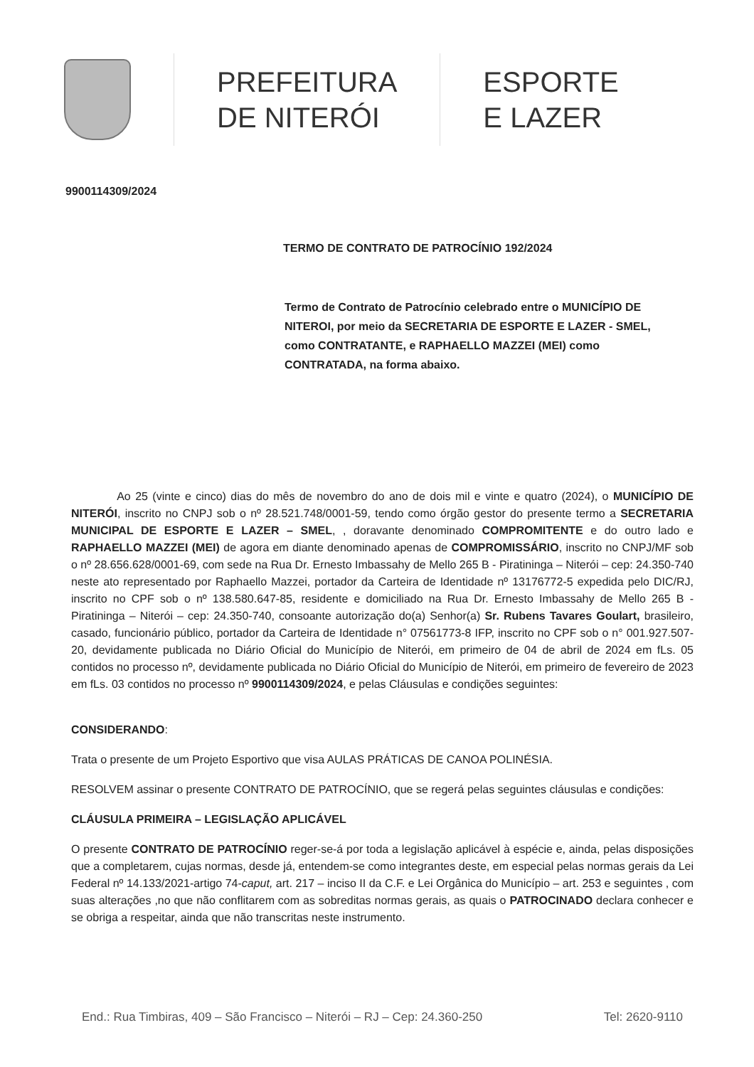PREFEITURA
DE NITERÓI
ESPORTE
E LAZER
9900114309/2024
TERMO DE CONTRATO DE PATROCÍNIO 192/2024
Termo de Contrato de Patrocínio celebrado entre o MUNICÍPIO DE NITEROI, por meio da SECRETARIA DE ESPORTE E LAZER - SMEL, como CONTRATANTE, e RAPHAELLO MAZZEI (MEI) como CONTRATADA, na forma abaixo.
Ao 25 (vinte e cinco) dias do mês de novembro do ano de dois mil e vinte e quatro (2024), o MUNICÍPIO DE NITERÓI, inscrito no CNPJ sob o nº 28.521.748/0001-59, tendo como órgão gestor do presente termo a SECRETARIA MUNICIPAL DE ESPORTE E LAZER – SMEL, , doravante denominado COMPROMITENTE e do outro lado e RAPHAELLO MAZZEI (MEI) de agora em diante denominado apenas de COMPROMISSÁRIO, inscrito no CNPJ/MF sob o nº 28.656.628/0001-69, com sede na Rua Dr. Ernesto Imbassahy de Mello 265 B - Piratininga – Niterói – cep: 24.350-740 neste ato representado por Raphaello Mazzei, portador da Carteira de Identidade nº 13176772-5 expedida pelo DIC/RJ, inscrito no CPF sob o nº 138.580.647-85, residente e domiciliado na Rua Dr. Ernesto Imbassahy de Mello 265 B - Piratininga – Niterói – cep: 24.350-740, consoante autorização do(a) Senhor(a) Sr. Rubens Tavares Goulart, brasileiro, casado, funcionário público, portador da Carteira de Identidade n° 07561773-8 IFP, inscrito no CPF sob o n° 001.927.507-20, devidamente publicada no Diário Oficial do Município de Niterói, em primeiro de 04 de abril de 2024 em fLs. 05 contidos no processo nº, devidamente publicada no Diário Oficial do Município de Niterói, em primeiro de fevereiro de 2023 em fLs. 03 contidos no processo nº 9900114309/2024, e pelas Cláusulas e condições seguintes:
CONSIDERANDO:
Trata o presente de um Projeto Esportivo que visa AULAS PRÁTICAS DE CANOA POLINÉSIA.
RESOLVEM assinar o presente CONTRATO DE PATROCÍNIO, que se regerá pelas seguintes cláusulas e condições:
CLÁUSULA PRIMEIRA – LEGISLAÇÃO APLICÁVEL
O presente CONTRATO DE PATROCÍNIO reger-se-á por toda a legislação aplicável à espécie e, ainda, pelas disposições que a completarem, cujas normas, desde já, entendem-se como integrantes deste, em especial pelas normas gerais da Lei Federal nº 14.133/2021-artigo 74-caput, art. 217 – inciso II da C.F. e Lei Orgânica do Município – art. 253 e seguintes , com suas alterações ,no que não conflitarem com as sobreditas normas gerais, as quais o PATROCINADO declara conhecer e se obriga a respeitar, ainda que não transcritas neste instrumento.
End.: Rua Timbiras, 409 – São Francisco – Niterói – RJ – Cep: 24.360-250 Tel: 2620-9110